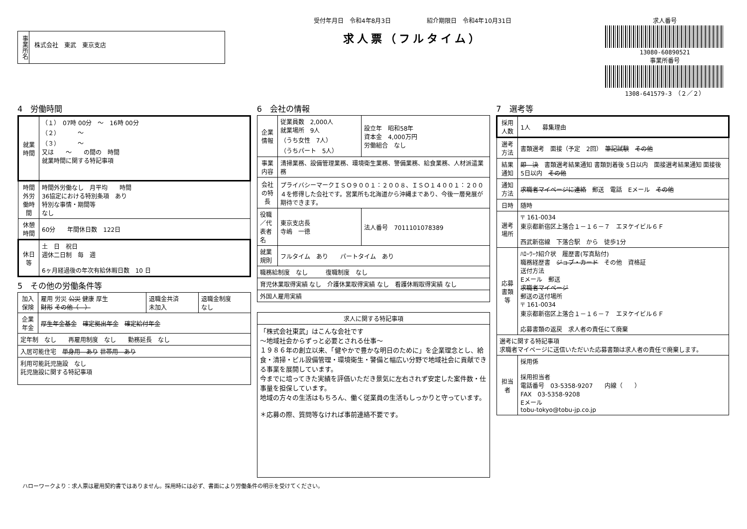事業所名
株式会社　東武　東京支店
受付年月日　令和4年8月3日　　　　　　紹介期限日　令和4年10月31日
求人票（フルタイム）
求人番号
13080-60890521
事業所番号
1308-641579-3　（２／２）
4　労働時間
| 就業時間 | （１） 07時 00分 ～ 16時 00分 （２） ～ （３） ～ 又は ～ の間の 時間 就業時間に関する特記事項 |
| 時間外労働時間 | 時間外労働なし 月平均 時間 36協定における特別条項 あり 特別な事情・期間等 なし |
| 休憩時間 | 60分 年間休日数 122日 |
| 休日等 | 土 日 祝日 週休二日制 毎 週 6ヶ月経過後の年次有給休暇日数 10 日 |
5　その他の労働条件等
| 加入保険 | 雇用 労災 公災 健康 厚生 財形 その他（ ） | 退職金共済 未加入 | 退職金制度 なし |
| 企業年金 | 厚生年金基金 確定拠出年金 確定給付年金 | | |
| 定年制 なし 再雇用制度 なし 勤務延長 なし | | | |
| 入居可能住宅 単身用 あり 世帯用 あり | | | |
| 利用可能託児施設 なし 託児施設に関する特記事項 | | | |
6　会社の情報
| 企業情報 | 従業員数 2,000人 就業場所 9人 （うち女性 7人） （うちパート 5人） | 設立年 昭和58年 資本金 4,000万円 労働組合 なし |
| 事業内容 | 清掃業務、設備管理業務、環境衛生業務、警備業務、給食業務、人材派遣業務 | |
| 会社の特長 | プライバシーマークＩＳＯ９００１：２００８、ＩＳＯ１４００１：２００４を修得した会社です。営業所も北海道から沖縄まであり、今後一層発展が期待できます。 | |
| 役職／代表者名 | 東京支店長 寺嶋 一徳 | 法人番号 7011101078389 |
| 就業規則 | フルタイム あり パートタイム あり | |
| 職務給制度 なし 復職制度 なし | | |
| 育児休業取得実績 なし 介護休業取得実績 なし 看護休暇取得実績 なし | | |
| 外国人雇用実績 | | |
| 求人に関する特記事項 |
| 「株式会社東武」はこんな会社です ～地域社会からずっと必要とされる仕事～ １９８６年の創立以来、「健やかで豊かな明日のために」を企業理念とし、給食・清掃・ビル設備管理・環境衛生・警備と幅広い分野で地域社会に貢献できる事業を展開しています。 今までに培ってきた実績を評価いただき景気に左右されず安定した案件数・仕事量を担保しています。 地域の方々の生活はもちろん、働く従業員の生活もしっかりと守っています。 ＊応募の際、質問等なければ事前連絡不要です。 |
7　選考等
| 採用人数 | 1人 募集理由 |
| 選考方法 | 書類選考 面接（予定 2回） 筆記試験 その他 |
| 結果通知 | 即 決 書類選考結果通知 書類到着後 5日以内 面接選考結果通知 面接後 5日以内 その他 |
| 通知方法 | 求職者マイページに連絡 郵送 電話 Eメール その他 |
| 日時 | 随時 |
| 選考場所 | 〒 161-0034 東京都新宿区上落合１－１６－７ エヌケイビル６Ｆ 西武新宿線 下落合駅 から 徒歩1分 |
| 応募書類等 | ﾊﾛｰﾜｰｸ紹介状 履歴書(写真貼付) 職務経歴書 ジョブ・カード その他 資格証 送付方法 Eメール 郵送 求職者マイページ 郵送の送付場所 〒 161-0034 東京都新宿区上落合１－１６－７ エヌケイビル６Ｆ 応募書類の返戻 求人者の責任にて廃棄 |
| 選考に関する特記事項 求職者マイページに送信いただいた応募書類は求人者の責任で廃棄します。 | |
| 担当者 | 採用係 採用担当者 電話番号 03-5358-9207 内線（ ） FAX 03-5358-9208 Eメール tobu-tokyo@tobu-jp.co.jp |
ハローワークより：求人票は雇用契約書ではありません。採用時には必ず、書面により労働条件の明示を受けてください。